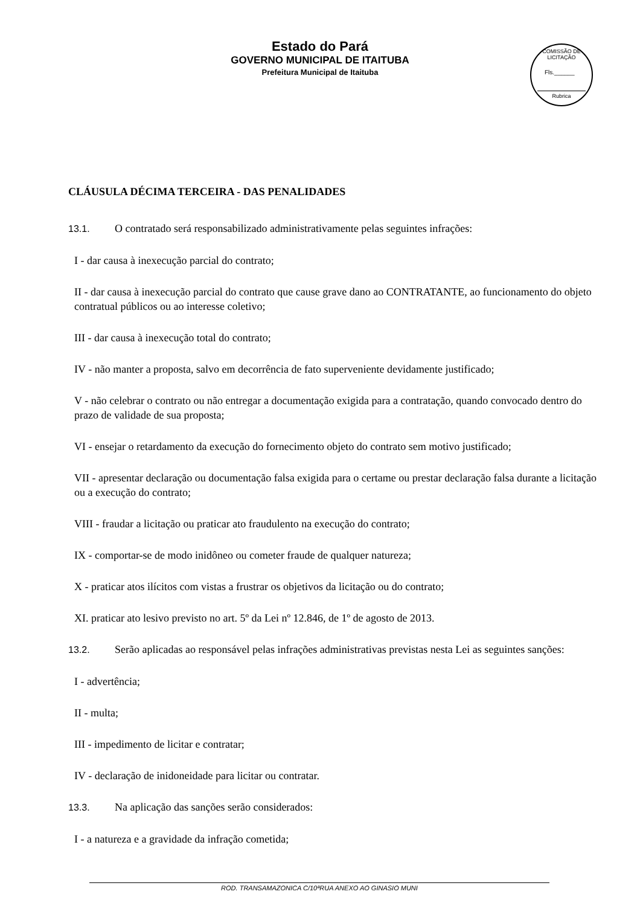Estado do Pará
GOVERNO MUNICIPAL DE ITAITUBA
Prefeitura Municipal de Itaituba
COMISSÃO DE LICITAÇÃO
Fls.______
Rubrica
CLÁUSULA DÉCIMA TERCEIRA - DAS PENALIDADES
13.1. O contratado será responsabilizado administrativamente pelas seguintes infrações:
I - dar causa à inexecução parcial do contrato;
II - dar causa à inexecução parcial do contrato que cause grave dano ao CONTRATANTE, ao funcionamento do objeto contratual públicos ou ao interesse coletivo;
III - dar causa à inexecução total do contrato;
IV - não manter a proposta, salvo em decorrência de fato superveniente devidamente justificado;
V - não celebrar o contrato ou não entregar a documentação exigida para a contratação, quando convocado dentro do prazo de validade de sua proposta;
VI - ensejar o retardamento da execução do fornecimento objeto do contrato sem motivo justificado;
VII - apresentar declaração ou documentação falsa exigida para o certame ou prestar declaração falsa durante a licitação ou a execução do contrato;
VIII - fraudar a licitação ou praticar ato fraudulento na execução do contrato;
IX - comportar-se de modo inidôneo ou cometer fraude de qualquer natureza;
X - praticar atos ilícitos com vistas a frustrar os objetivos da licitação ou do contrato;
XI. praticar ato lesivo previsto no art. 5º da Lei nº 12.846, de 1º de agosto de 2013.
13.2. Serão aplicadas ao responsável pelas infrações administrativas previstas nesta Lei as seguintes sanções:
I - advertência;
II - multa;
III - impedimento de licitar e contratar;
IV - declaração de inidoneidade para licitar ou contratar.
13.3. Na aplicação das sanções serão considerados:
I - a natureza e a gravidade da infração cometida;
ROD. TRANSAMAZONICA C/10ªRUA ANEXO AO GINASIO MUNI